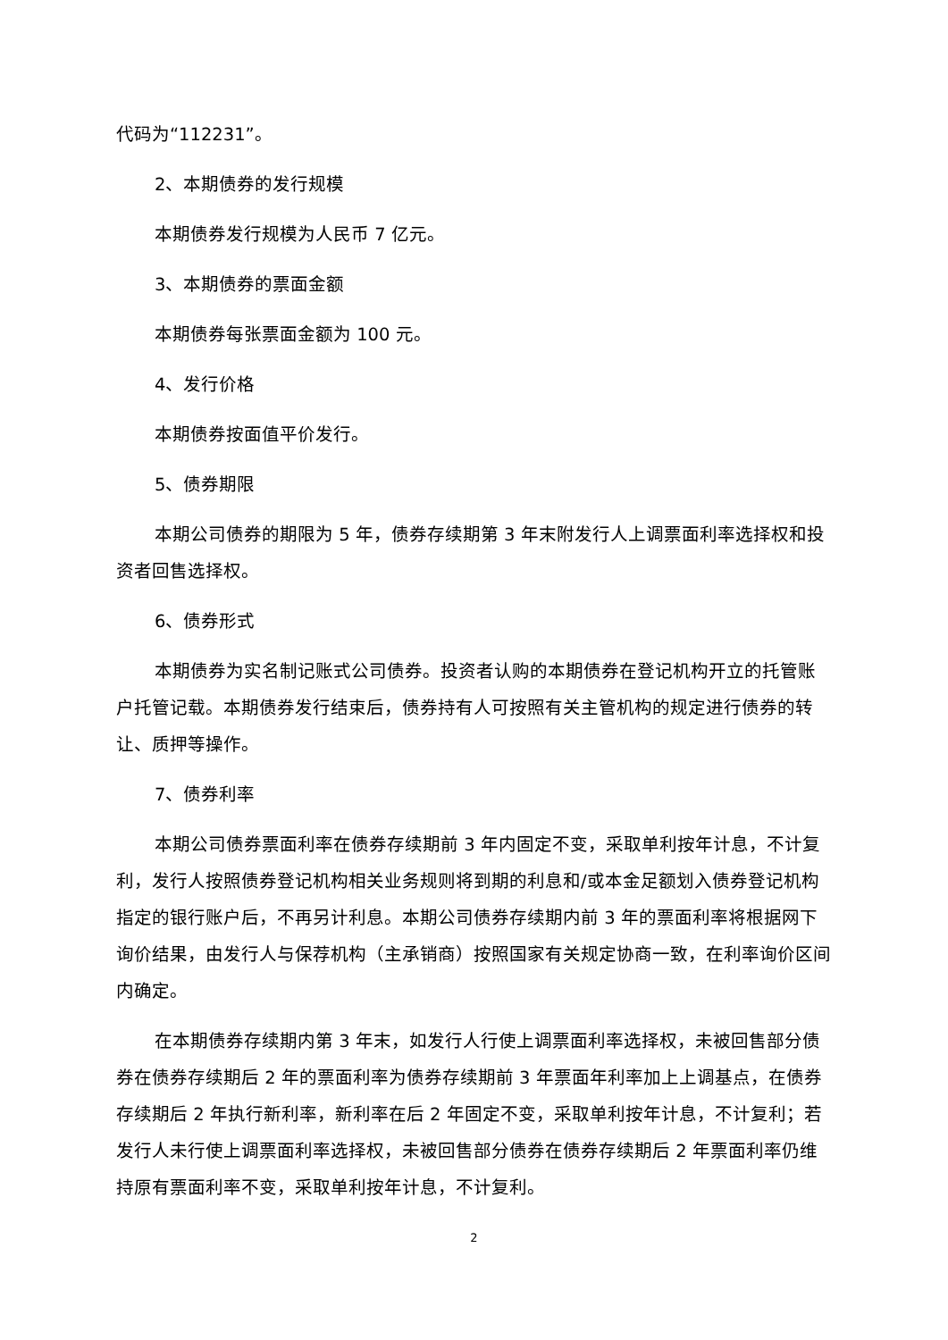代码为“112231”。
2、本期债券的发行规模
本期债券发行规模为人民币 7 亿元。
3、本期债券的票面金额
本期债券每张票面金额为 100 元。
4、发行价格
本期债券按面值平价发行。
5、债券期限
本期公司债券的期限为 5 年，债券存续期第 3 年末附发行人上调票面利率选择权和投资者回售选择权。
6、债券形式
本期债券为实名制记账式公司债券。投资者认购的本期债券在登记机构开立的托管账户托管记载。本期债券发行结束后，债券持有人可按照有关主管机构的规定进行债券的转让、质押等操作。
7、债券利率
本期公司债券票面利率在债券存续期前 3 年内固定不变，采取单利按年计息，不计复利，发行人按照债券登记机构相关业务规则将到期的利息和/或本金足额划入债券登记机构指定的银行账户后，不再另计利息。本期公司债券存续期内前 3 年的票面利率将根据网下询价结果，由发行人与保荐机构（主承销商）按照国家有关规定协商一致，在利率询价区间内确定。
在本期债券存续期内第 3 年末，如发行人行使上调票面利率选择权，未被回售部分债券在债券存续期后 2 年的票面利率为债券存续期前 3 年票面年利率加上上调基点，在债券存续期后 2 年执行新利率，新利率在后 2 年固定不变，采取单利按年计息，不计复利；若发行人未行使上调票面利率选择权，未被回售部分债券在债券存续期后 2 年票面利率仍维持原有票面利率不变，采取单利按年计息，不计复利。
2